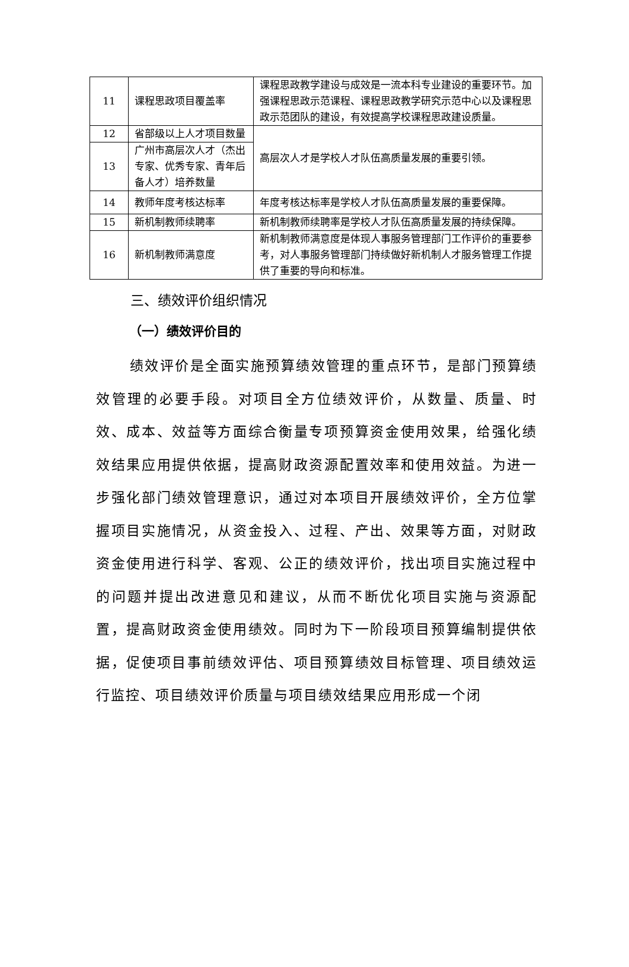| 11 | 课程思政项目覆盖率 | 课程思政教学建设与成效是一流本科专业建设的重要环节。加强课程思政示范课程、课程思政教学研究示范中心以及课程思政示范团队的建设，有效提高学校课程思政建设质量。 |
| 12 | 省部级以上人才项目数量 | 高层次人才是学校人才队伍高质量发展的重要引领。 |
| 13 | 广州市高层次人才（杰出专家、优秀专家、青年后备人才）培养数量 | |
| 14 | 教师年度考核达标率 | 年度考核达标率是学校人才队伍高质量发展的重要保障。 |
| 15 | 新机制教师续聘率 | 新机制教师续聘率是学校人才队伍高质量发展的持续保障。 |
| 16 | 新机制教师满意度 | 新机制教师满意度是体现人事服务管理部门工作评价的重要参考，对人事服务管理部门持续做好新机制人才服务管理工作提供了重要的导向和标准。 |
三、绩效评价组织情况
（一）绩效评价目的
绩效评价是全面实施预算绩效管理的重点环节，是部门预算绩效管理的必要手段。对项目全方位绩效评价，从数量、质量、时效、成本、效益等方面综合衡量专项预算资金使用效果，给强化绩效结果应用提供依据，提高财政资源配置效率和使用效益。为进一步强化部门绩效管理意识，通过对本项目开展绩效评价，全方位掌握项目实施情况，从资金投入、过程、产出、效果等方面，对财政资金使用进行科学、客观、公正的绩效评价，找出项目实施过程中的问题并提出改进意见和建议，从而不断优化项目实施与资源配置，提高财政资金使用绩效。同时为下一阶段项目预算编制提供依据，促使项目事前绩效评估、项目预算绩效目标管理、项目绩效运行监控、项目绩效评价质量与项目绩效结果应用形成一个闭